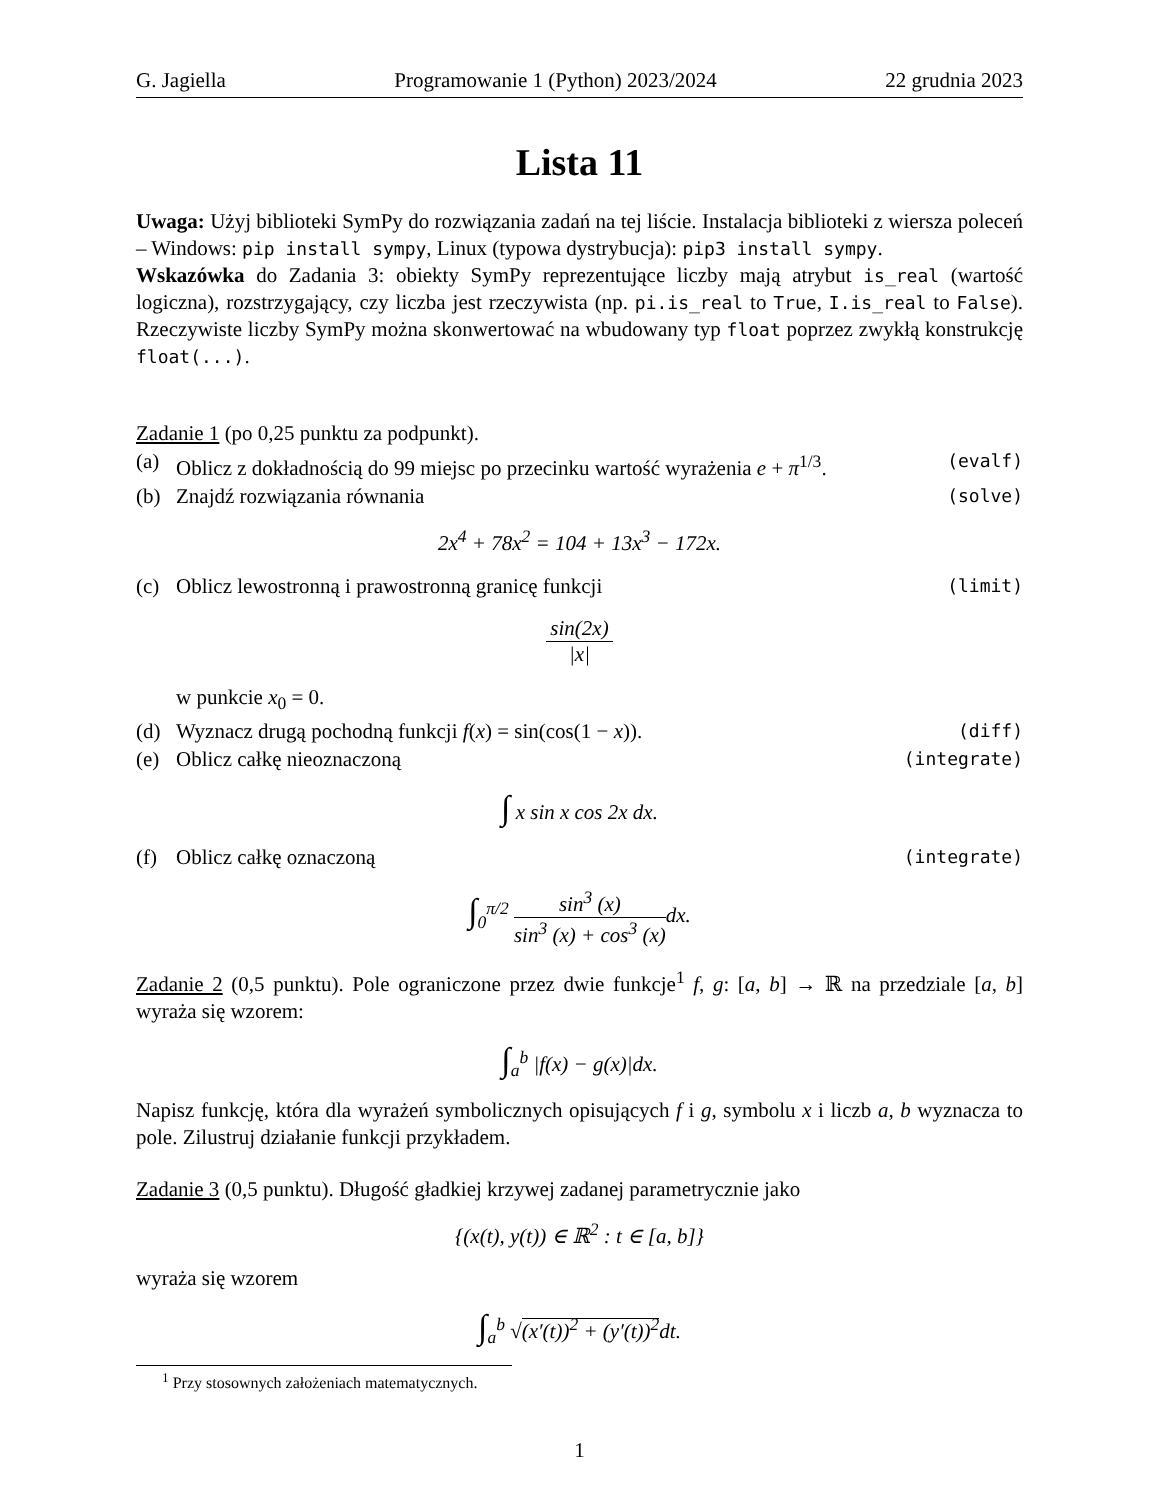G. Jagiella Programowanie 1 (Python) 2023/2024 22 grudnia 2023
Lista 11
Uwaga: Użyj biblioteki SymPy do rozwiązania zadań na tej liście. Instalacja biblioteki z wiersza poleceń – Windows: pip install sympy, Linux (typowa dystrybucja): pip3 install sympy.
Wskazówka do Zadania 3: obiekty SymPy reprezentujące liczby mają atrybut is_real (wartość logiczna), rozstrzygający, czy liczba jest rzeczywista (np. pi.is_real to True, I.is_real to False). Rzeczywiste liczby SymPy można skonwertować na wbudowany typ float poprzez zwykłą konstrukcję float(...).
Zadanie 1 (po 0,25 punktu za podpunkt).
(a) Oblicz z dokładnością do 99 miejsc po przecinku wartość wyrażenia e + π<sup>1/3</sup>. (evalf)
(b) Znajdź rozwiązania równania (solve)
2x<sup>4</sup> + 78x<sup>2</sup> = 104 + 13x<sup>3</sup> − 172x.
(c) Oblicz lewostronną i prawostronną granicę funkcji (limit)
sin(2x) |x|
w punkcie x<sub>0</sub> = 0.
(d) Wyznacz drugą pochodną funkcji f(x) = sin(cos(1 − x)). (diff)
(e) Oblicz całkę nieoznaczoną (integrate)
∫ x sin x cos 2x dx.
(f) Oblicz całkę oznaczoną (integrate)
∫<sub>0</sub><sup>π/2</sup> sin<sup>3</sup> (x) sin<sup>3</sup> (x) + cos<sup>3</sup> (x) dx.
Zadanie 2 (0,5 punktu). Pole ograniczone przez dwie funkcje<sup>1</sup> f, g: [a, b] → ℝ na przedziale [a, b] wyraża się wzorem:
∫<sub>a</sub><sup>b</sup> |f(x) − g(x)|dx.
Napisz funkcję, która dla wyrażeń symbolicznych opisujących f i g, symbolu x i liczb a, b wyznacza to pole. Zilustruj działanie funkcji przykładem.
Zadanie 3 (0,5 punktu). Długość gładkiej krzywej zadanej parametrycznie jako
{(x(t), y(t)) ∈ ℝ<sup>2</sup> : t ∈ [a, b]}
wyraża się wzorem
∫<sub>a</sub><sup>b</sup> √(x′(t))<sup>2</sup> + (y′(t))<sup>2</sup>dt.
<sup>1</sup> Przy stosownych założeniach matematycznych.
1